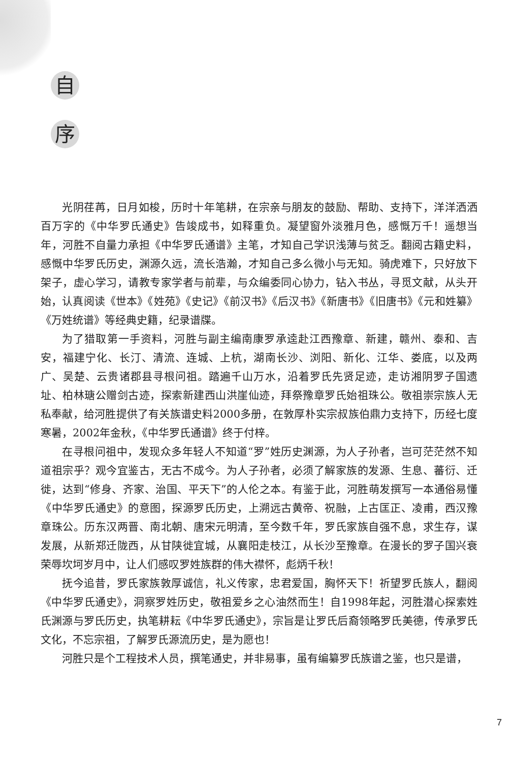自
序
光阴荏苒，日月如梭，历时十年笔耕，在宗亲与朋友的鼓励、帮助、支持下，洋洋洒洒百万字的《中华罗氏通史》告竣成书，如释重负。凝望窗外淡雅月色，感慨万千！遥想当年，河胜不自量力承担《中华罗氏通谱》主笔，才知自己学识浅薄与贫乏。翻阅古籍史料，感慨中华罗氏历史，渊源久远，流长浩瀚，才知自己多么微小与无知。骑虎难下，只好放下架子，虚心学习，请教专家学者与前辈，与众编委同心协力，钻入书丛，寻觅文献，从头开始，认真阅读《世本》《姓苑》《史记》《前汉书》《后汉书》《新唐书》《旧唐书》《元和姓纂》《万姓统谱》等经典史籍，纪录谱牒。
为了猎取第一手资料，河胜与副主编南康罗承逵赴江西豫章、新建，赣州、泰和、吉安，福建宁化、长汀、清流、连城、上杭，湖南长沙、浏阳、新化、江华、娄底，以及两广、吴楚、云贵诸郡县寻根问祖。踏遍千山万水，沿着罗氏先贤足迹，走访湘阴罗子国遗址、柏林瑭公赠剑古迹，探索新建西山洪崖仙迹，拜祭豫章罗氏始祖珠公。敬祖崇宗族人无私奉献，给河胜提供了有关族谱史料2000多册，在敦厚朴实宗叔族伯鼎力支持下，历经七度寒暑，2002年金秋，《中华罗氏通谱》终于付梓。
在寻根问祖中，发现众多年轻人不知道“罗”姓历史渊源，为人子孙者，岂可茫茫然不知道祖宗乎？观今宜鉴古，无古不成今。为人子孙者，必须了解家族的发源、生息、蕃衍、迁徙，达到“修身、齐家、治国、平天下”的人伦之本。有鉴于此，河胜萌发撰写一本通俗易懂《中华罗氏通史》的意图，探源罗氏历史，上溯远古黄帝、祝融，上古匡正、凌甫，西汉豫章珠公。历东汉两晋、南北朝、唐宋元明清，至今数千年，罗氏家族自强不息，求生存，谋发展，从新郑迁陇西，从甘陕徙宜城，从襄阳走枝江，从长沙至豫章。在漫长的罗子国兴衰荣辱坎坷岁月中，让人们感叹罗姓族群的伟大襟怀，彪炳千秋！
抚今追昔，罗氏家族敦厚诚信，礼义传家，忠君爱国，胸怀天下！祈望罗氏族人，翻阅《中华罗氏通史》，洞察罗姓历史，敬祖爱乡之心油然而生！自1998年起，河胜潜心探索姓氏渊源与罗氏历史，执笔耕耘《中华罗氏通史》，宗旨是让罗氏后裔领略罗氏美德，传承罗氏文化，不忘宗祖，了解罗氏源流历史，是为愿也！
河胜只是个工程技术人员，撰笔通史，并非易事，虽有编纂罗氏族谱之鉴，也只是谱，
7